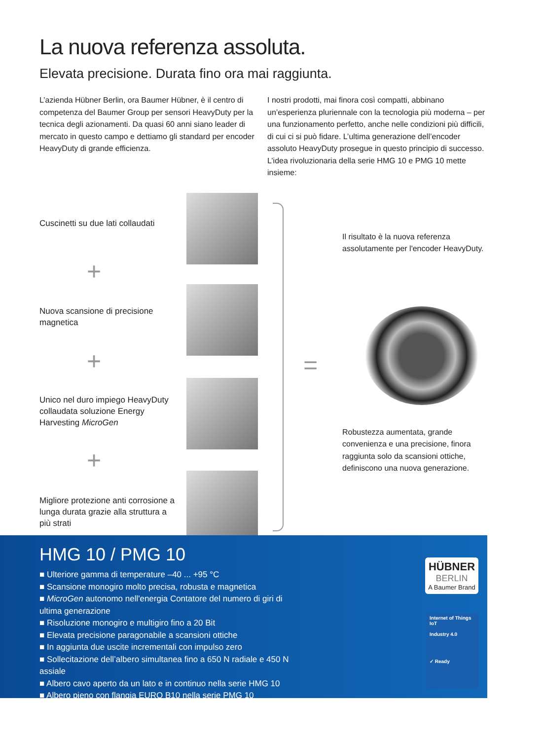La nuova referenza assoluta.
Elevata precisione. Durata fino ora mai raggiunta.
L’azienda Hübner Berlin, ora Baumer Hübner, è il centro di competenza del Baumer Group per sensori HeavyDuty per la tecnica degli azionamenti. Da quasi 60 anni siano leader di mercato in questo campo e dettiamo gli standard per encoder HeavyDuty di grande efficienza.
I nostri prodotti, mai finora così compatti, abbinano un’esperienza pluriennale con la tecnologia più moderna – per una funzionamento perfetto, anche nelle condizioni più difficili, di cui ci si può fidare. L’ultima generazione dell’encoder assoluto HeavyDuty prosegue in questo principio di successo. L’idea rivoluzionaria della serie HMG 10 e PMG 10 mette insieme:
Cuscinetti su due lati collaudati
+
Nuova scansione di precisione magnetica
+
Unico nel duro impiego HeavyDuty collaudata soluzione Energy Harvesting MicroGen
+
Migliore protezione anti corrosione a lunga durata grazie alla struttura a più strati
=
Il risultato è la nuova referenza assolutamente per l'encoder HeavyDuty.
Robustezza aumentata, grande convenienza e una precisione, finora raggiunta solo da scansioni ottiche, definiscono una nuova generazione.
HMG 10 / PMG 10
■ Ulteriore gamma di temperature –40 ... +95 °C
■ Scansione monogiro molto precisa, robusta e magnetica
■ MicroGen autonomo nell'energia Contatore del numero di giri di ultima generazione
■ Risoluzione monogiro e multigiro fino a 20 Bit
■ Elevata precisione paragonabile a scansioni ottiche
■ In aggiunta due uscite incrementali con impulso zero
■ Sollecitazione dell’albero simultanea fino a 650 N radiale e 450 N assiale
■ Albero cavo aperto da un lato e in continuo nella serie HMG 10
■ Albero pieno con flangia EURO B10 nella serie PMG 10
HÜBNER
BERLIN
A Baumer Brand
Internet of Things IoT
Industry 4.0
✓ Ready